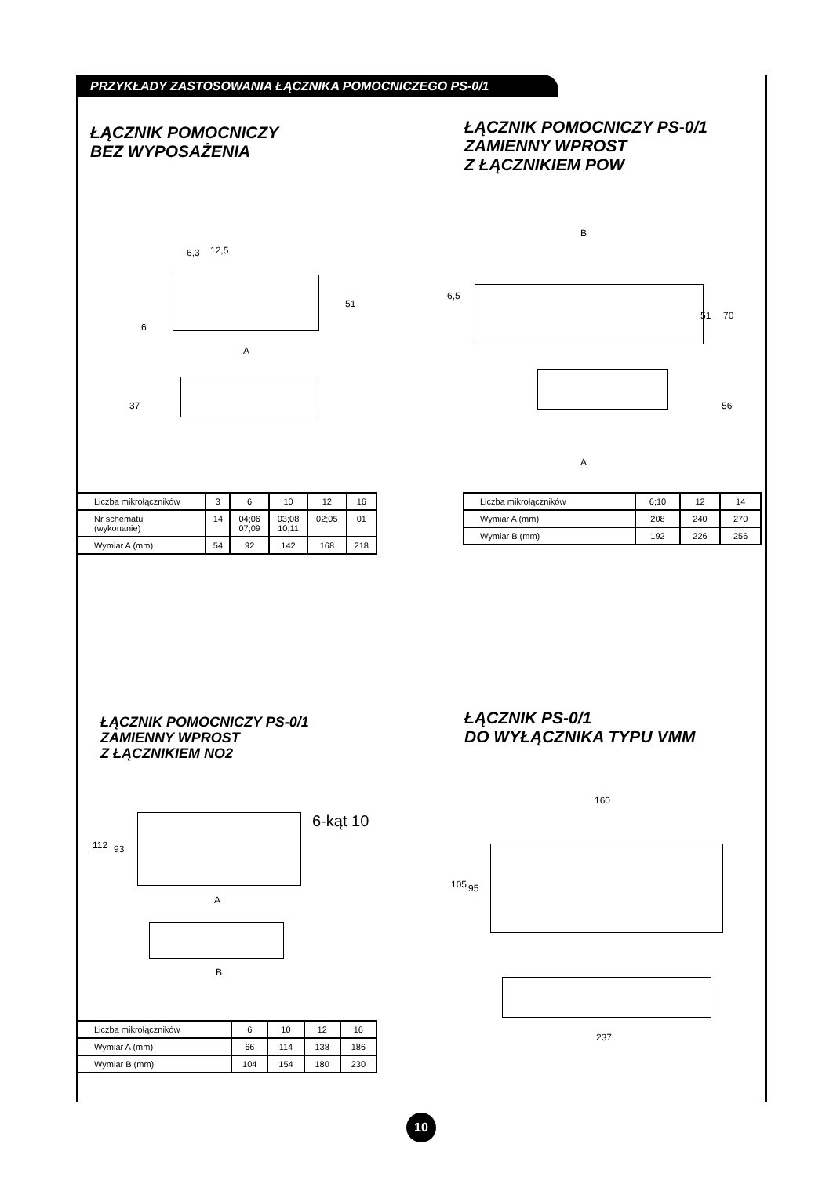PRZYKŁADY ZASTOSOWANIA ŁĄCZNIKA POMOCNICZEGO PS-0/1
ŁĄCZNIK POMOCNICZY
BEZ WYPOSAŻENIA
ŁĄCZNIK POMOCNICZY PS-0/1
ZAMIENNY WPROST
Z ŁĄCZNIKIEM POW
6,3 12,5
51
6
A
37
B
6,5
51 70
56
A
| Liczba mikrołączników | 3 | 6 | 10 | 12 | 16 |
| Nr schematu (wykonanie) | 14 | 04;06 07;09 | 03;08 10;11 | 02;05 | 01 |
| Wymiar A (mm) | 54 | 92 | 142 | 168 | 218 |
| Liczba mikrołączników | 6;10 | 12 | 14 |
| Wymiar A (mm) | 208 | 240 | 270 |
| Wymiar B (mm) | 192 | 226 | 256 |
ŁĄCZNIK POMOCNICZY PS-0/1
ZAMIENNY WPROST
Z ŁĄCZNIKIEM NO2
ŁĄCZNIK PS-0/1
DO WYŁĄCZNIKA TYPU VMM
6-kąt 10
112 93
A
B
160
105 95
237
| Liczba mikrołączników | 6 | 10 | 12 | 16 |
| Wymiar A (mm) | 66 | 114 | 138 | 186 |
| Wymiar B (mm) | 104 | 154 | 180 | 230 |
10